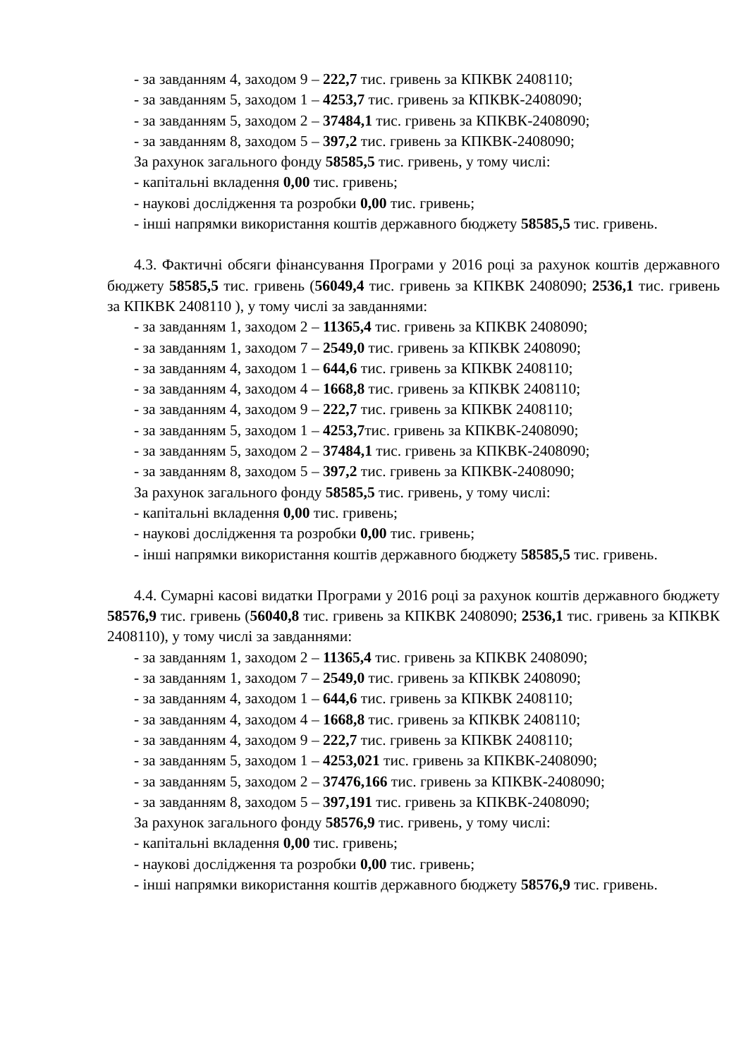- за завданням 4, заходом 9 – 222,7 тис. гривень за КПКВК 2408110;
- за завданням 5, заходом 1 – 4253,7 тис. гривень за КПКВК-2408090;
- за завданням 5, заходом 2 – 37484,1 тис. гривень за КПКВК-2408090;
- за завданням 8, заходом 5 – 397,2 тис. гривень за КПКВК-2408090;
За рахунок загального фонду 58585,5 тис. гривень, у тому числі:
- капітальні вкладення 0,00 тис. гривень;
- наукові дослідження та розробки 0,00 тис. гривень;
- інші напрямки використання коштів державного бюджету 58585,5 тис. гривень.
4.3. Фактичні обсяги фінансування Програми у 2016 році за рахунок коштів державного бюджету 58585,5 тис. гривень (56049,4 тис. гривень за КПКВК 2408090; 2536,1 тис. гривень за КПКВК 2408110 ), у тому числі за завданнями:
- за завданням 1, заходом 2 – 11365,4 тис. гривень за КПКВК 2408090;
- за завданням 1, заходом 7 – 2549,0 тис. гривень за КПКВК 2408090;
- за завданням 4, заходом 1 – 644,6 тис. гривень за КПКВК 2408110;
- за завданням 4, заходом 4 – 1668,8 тис. гривень за КПКВК 2408110;
- за завданням 4, заходом 9 – 222,7 тис. гривень за КПКВК 2408110;
- за завданням 5, заходом 1 – 4253,7тис. гривень за КПКВК-2408090;
- за завданням 5, заходом 2 – 37484,1 тис. гривень за КПКВК-2408090;
- за завданням 8, заходом 5 – 397,2 тис. гривень за КПКВК-2408090;
За рахунок загального фонду 58585,5 тис. гривень, у тому числі:
- капітальні вкладення 0,00 тис. гривень;
- наукові дослідження та розробки 0,00 тис. гривень;
- інші напрямки використання коштів державного бюджету 58585,5 тис. гривень.
4.4. Сумарні касові видатки Програми у 2016 році за рахунок коштів державного бюджету 58576,9 тис. гривень (56040,8 тис. гривень за КПКВК 2408090; 2536,1 тис. гривень за КПКВК 2408110), у тому числі за завданнями:
- за завданням 1, заходом 2 – 11365,4 тис. гривень за КПКВК 2408090;
- за завданням 1, заходом 7 – 2549,0 тис. гривень за КПКВК 2408090;
- за завданням 4, заходом 1 – 644,6 тис. гривень за КПКВК 2408110;
- за завданням 4, заходом 4 – 1668,8 тис. гривень за КПКВК 2408110;
- за завданням 4, заходом 9 – 222,7 тис. гривень за КПКВК 2408110;
- за завданням 5, заходом 1 – 4253,021 тис. гривень за КПКВК-2408090;
- за завданням 5, заходом 2 – 37476,166 тис. гривень за КПКВК-2408090;
- за завданням 8, заходом 5 – 397,191 тис. гривень за КПКВК-2408090;
За рахунок загального фонду 58576,9 тис. гривень, у тому числі:
- капітальні вкладення 0,00 тис. гривень;
- наукові дослідження та розробки 0,00 тис. гривень;
- інші напрямки використання коштів державного бюджету 58576,9 тис. гривень.